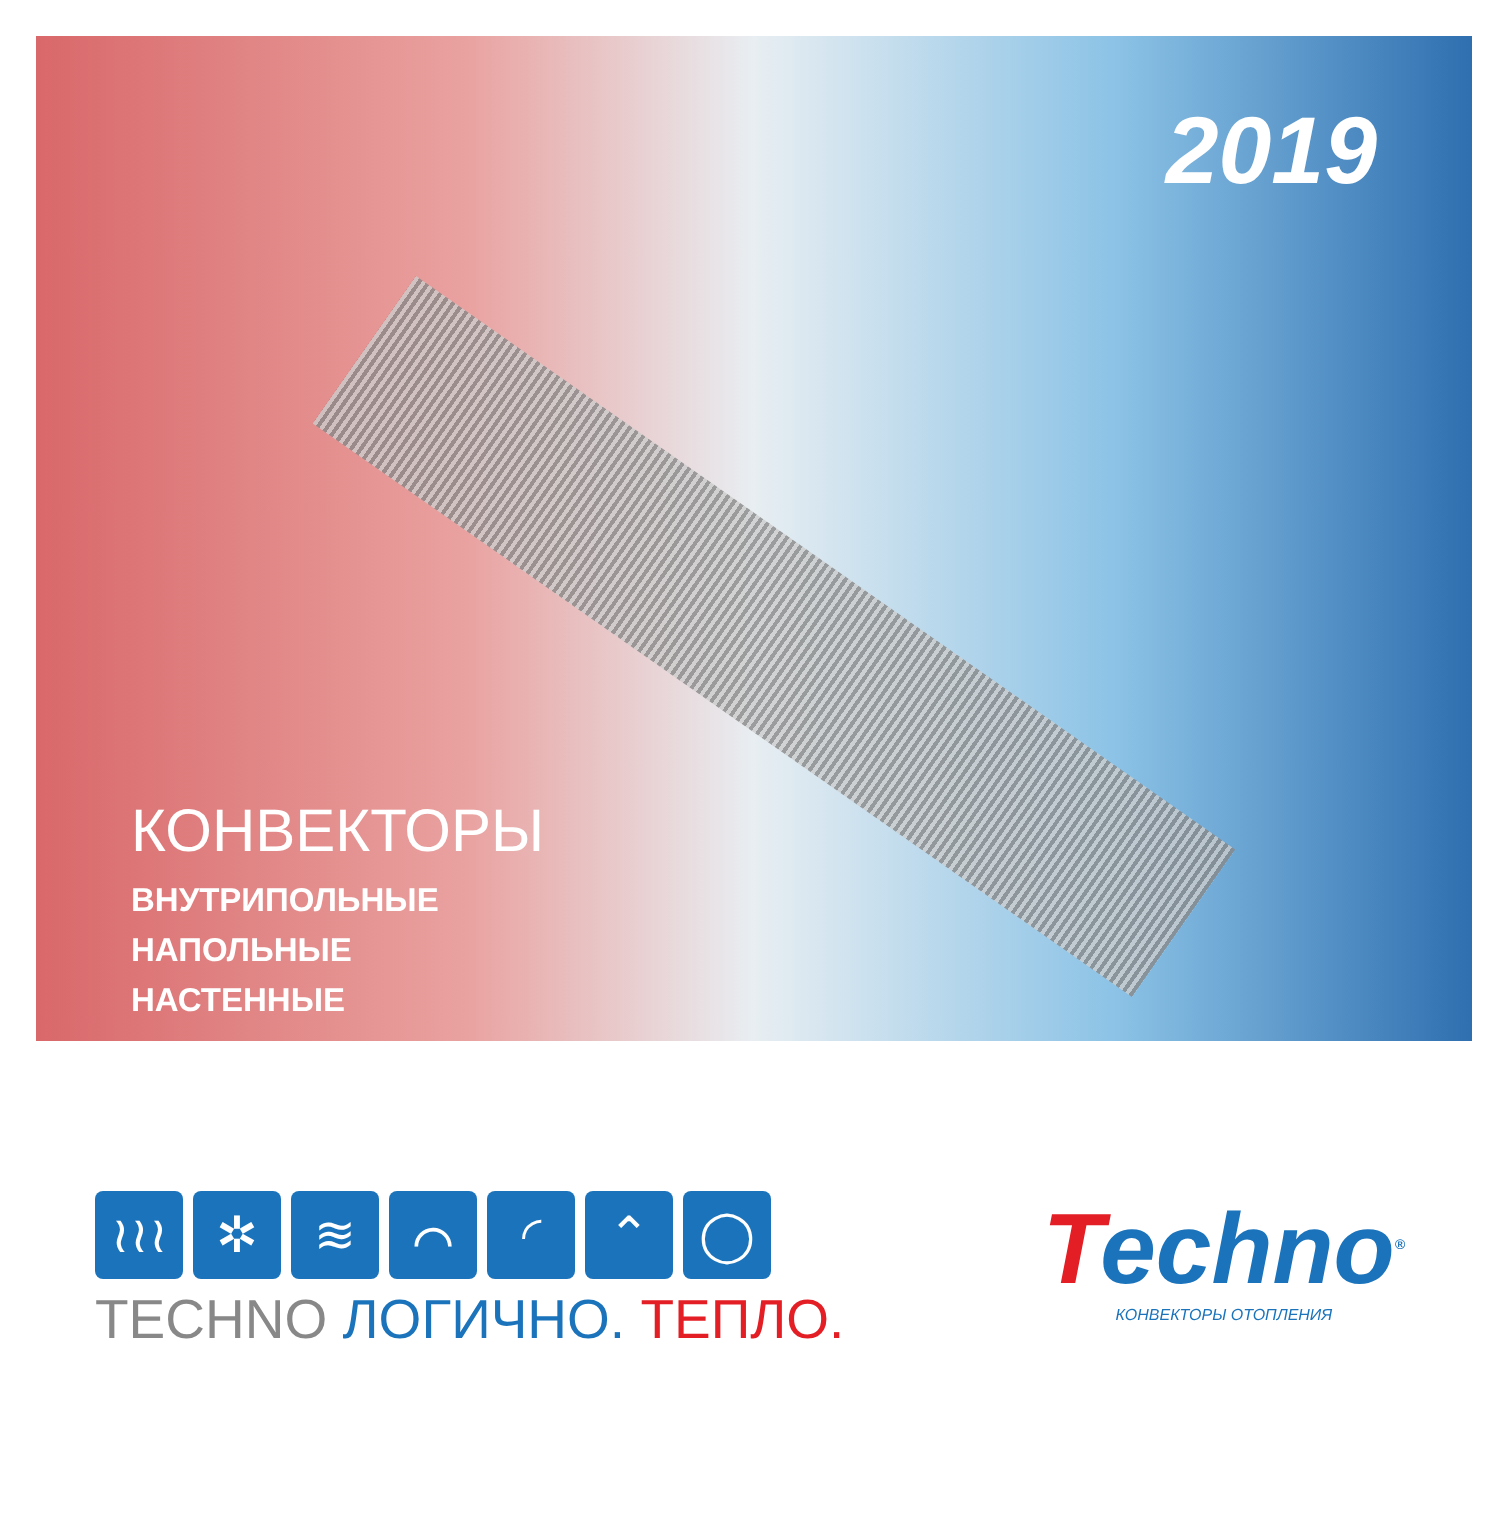2019
КОНВЕКТОРЫ
ВНУТРИПОЛЬНЫЕ
НАПОЛЬНЫЕ
НАСТЕННЫЕ
≀≀≀
✲ ≋ ⌒ ◜ ⌃ ◯
TECHNO ЛОГИЧНО. ТЕПЛО.
Techno<sup>®</sup>
КОНВЕКТОРЫ ОТОПЛЕНИЯ